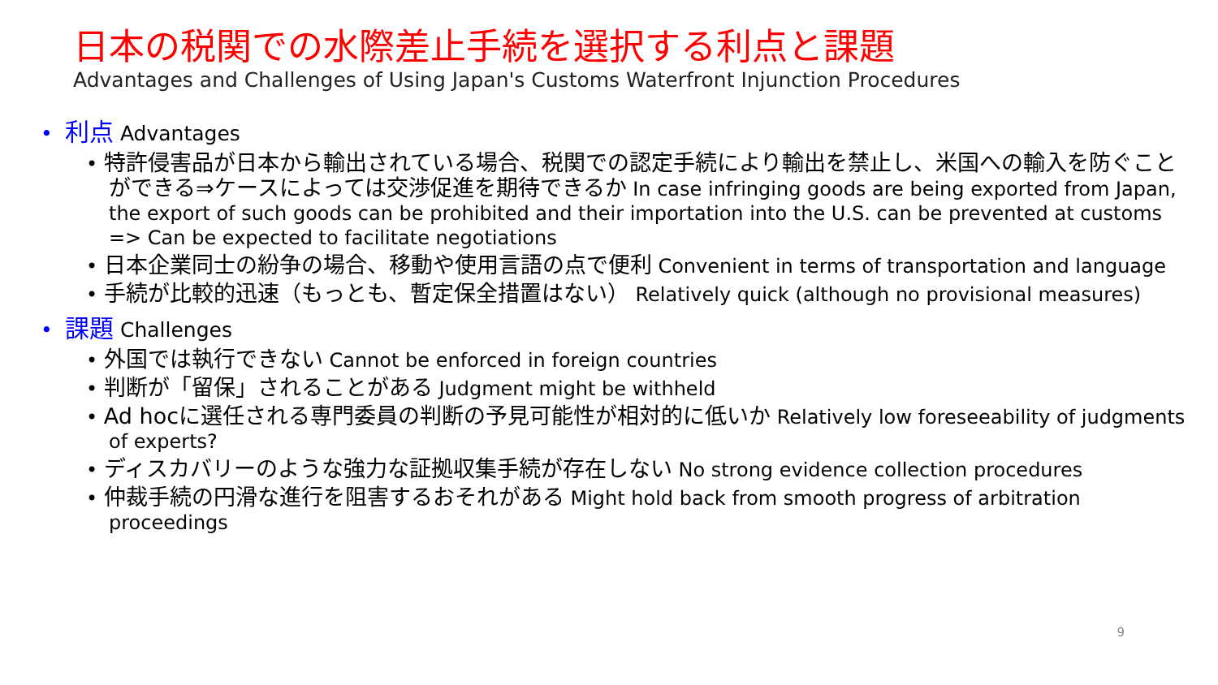日本の税関での水際差止手続を選択する利点と課題
Advantages and Challenges of Using Japan's Customs Waterfront Injunction Procedures
• 利点 Advantages
• 特許侵害品が日本から輸出されている場合、税関での認定手続により輸出を禁止し、米国への輸入を防ぐことができる⇒ケースによっては交渉促進を期待できるか In case infringing goods are being exported from Japan, the export of such goods can be prohibited and their importation into the U.S. can be prevented at customs => Can be expected to facilitate negotiations
• 日本企業同士の紛争の場合、移動や使用言語の点で便利 Convenient in terms of transportation and language
• 手続が比較的迅速（もっとも、暫定保全措置はない） Relatively quick (although no provisional measures)
• 課題 Challenges
• 外国では執行できない Cannot be enforced in foreign countries
• 判断が「留保」されることがある Judgment might be withheld
• Ad hocに選任される専門委員の判断の予見可能性が相対的に低いか Relatively low foreseeability of judgments of experts?
• ディスカバリーのような強力な証拠収集手続が存在しない No strong evidence collection procedures
• 仲裁手続の円滑な進行を阻害するおそれがある Might hold back from smooth progress of arbitration proceedings
9